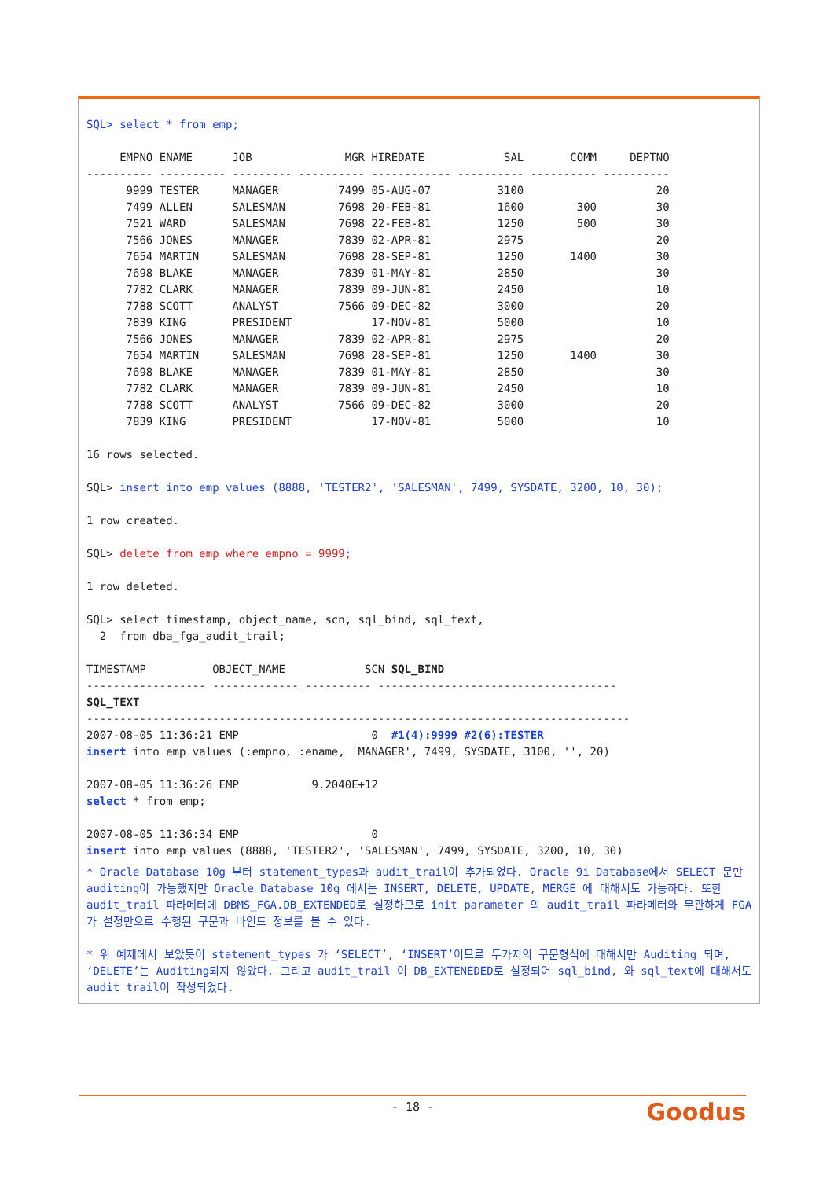SQL> select * from emp;
EMPNO ENAME JOB MGR HIREDATE SAL COMM DEPTNO
---------- ---------- --------- ---------- ------------ ---------- ---------- ----------
9999 TESTER MANAGER 7499 05-AUG-07 3100 20
7499 ALLEN SALESMAN 7698 20-FEB-81 1600 300 30
7521 WARD SALESMAN 7698 22-FEB-81 1250 500 30
7566 JONES MANAGER 7839 02-APR-81 2975 20
7654 MARTIN SALESMAN 7698 28-SEP-81 1250 1400 30
7698 BLAKE MANAGER 7839 01-MAY-81 2850 30
7782 CLARK MANAGER 7839 09-JUN-81 2450 10
7788 SCOTT ANALYST 7566 09-DEC-82 3000 20
7839 KING PRESIDENT 17-NOV-81 5000 10
7566 JONES MANAGER 7839 02-APR-81 2975 20
7654 MARTIN SALESMAN 7698 28-SEP-81 1250 1400 30
7698 BLAKE MANAGER 7839 01-MAY-81 2850 30
7782 CLARK MANAGER 7839 09-JUN-81 2450 10
7788 SCOTT ANALYST 7566 09-DEC-82 3000 20
7839 KING PRESIDENT 17-NOV-81 5000 10
16 rows selected.
SQL> insert into emp values (8888, 'TESTER2', 'SALESMAN', 7499, SYSDATE, 3200, 10, 30);
1 row created.
SQL> delete from emp where empno = 9999;
1 row deleted.
SQL> select timestamp, object_name, scn, sql_bind, sql_text,
2 from dba_fga_audit_trail;
TIMESTAMP OBJECT_NAME SCN SQL_BIND
------------------ ------------- ---------- ------------------------------------
SQL_TEXT
----------------------------------------------------------------------------------
2007-08-05 11:36:21 EMP 0 #1(4):9999 #2(6):TESTER
insert into emp values (:empno, :ename, 'MANAGER', 7499, SYSDATE, 3100, '', 20)
2007-08-05 11:36:26 EMP 9.2040E+12
select * from emp;
2007-08-05 11:36:34 EMP 0
insert into emp values (8888, 'TESTER2', 'SALESMAN', 7499, SYSDATE, 3200, 10, 30)
* Oracle Database 10g 부터 statement_types과 audit_trail이 추가되었다. Oracle 9i Database에서 SELECT 문만 auditing이 가능했지만 Oracle Database 10g 에서는 INSERT, DELETE, UPDATE, MERGE 에 대해서도 가능하다. 또한 audit_trail 파라메터에 DBMS_FGA.DB_EXTENDED로 설정하므로 init parameter 의 audit_trail 파라메터와 무관하게 FGA 가 설정만으로 수행된 구문과 바인드 정보를 볼 수 있다.
* 위 예제에서 보았듯이 statement_types 가 ‘SELECT’, ‘INSERT’이므로 두가지의 구문형식에 대해서만 Auditing 되며, ‘DELETE’는 Auditing되지 않았다. 그리고 audit_trail 이 DB_EXTENEDED로 설정되어 sql_bind, 와 sql_text에 대해서도 audit trail이 작성되었다.
- 18 - Goodus